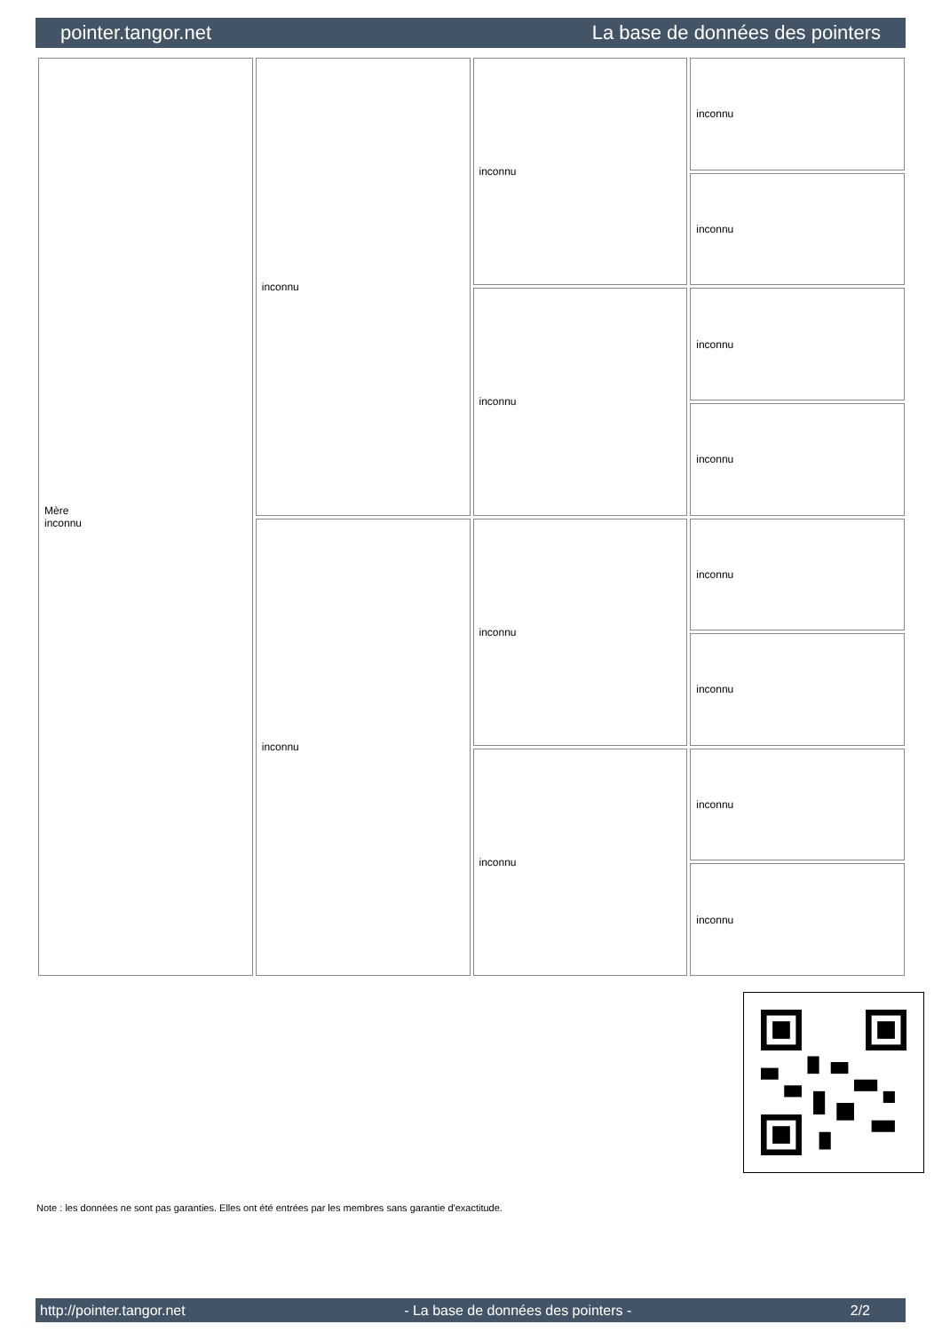pointer.tangor.net La base de données des pointers
| Mère inconnu | inconnu | inconnu | inconnu |
| | | | inconnu |
| | | inconnu | inconnu |
| | | | inconnu |
| | inconnu | inconnu | inconnu |
| | | | inconnu |
| | | inconnu | inconnu |
| | | | inconnu |
Note : les données ne sont pas garanties. Elles ont été entrées par les membres sans garantie d'exactitude.
http://pointer.tangor.net - La base de données des pointers - 2/2